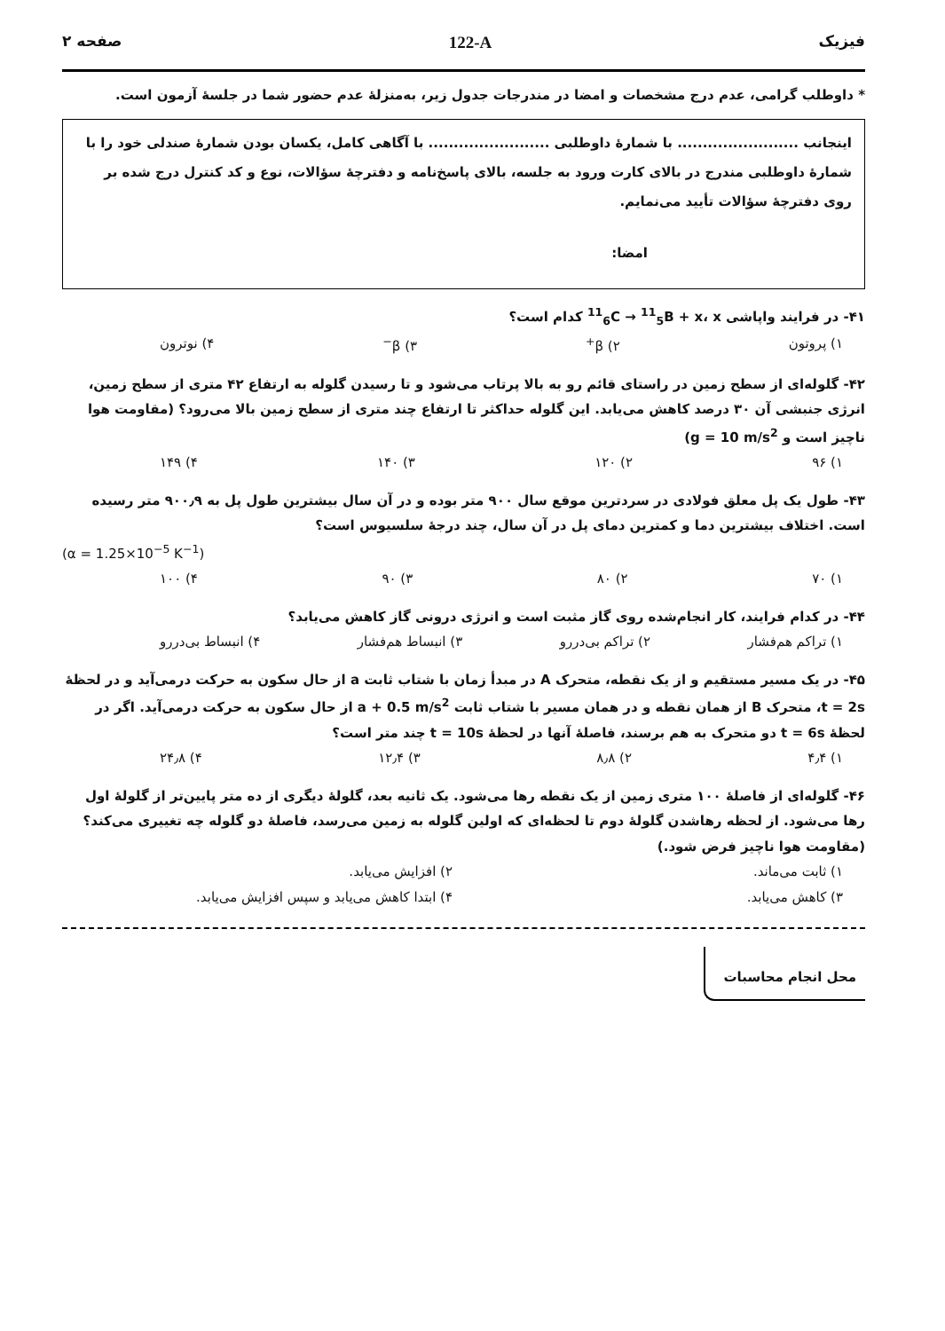فیزیک 122-A صفحه ۲
* داوطلب گرامی، عدم درج مشخصات و امضا در مندرجات جدول زیر، به‌منزلهٔ عدم حضور شما در جلسهٔ آزمون است.
اینجانب ........................ با شمارهٔ داوطلبی ........................ با آگاهی کامل، یکسان بودن شمارهٔ صندلی خود را با شمارهٔ داوطلبی مندرج در بالای کارت ورود به جلسه، بالای پاسخ‌نامه و دفترچهٔ سؤالات، نوع و کد کنترل درج شده بر روی دفترچهٔ سؤالات تأیید می‌نمایم.
امضا:
۴۱- در فرایند واپاشی <sup>11</sup><sub>6</sub>C → <sup>11</sup><sub>5</sub>B + x، x کدام است؟
۱) پروتون ۲) β<sup>+</sup> ۳) β<sup>−</sup> ۴) نوترون
۴۲- گلوله‌ای از سطح زمین در راستای قائم رو به بالا پرتاب می‌شود و تا رسیدن گلوله به ارتفاع ۴۲ متری از سطح زمین، انرژی جنبشی آن ۳۰ درصد کاهش می‌یابد. این گلوله حداکثر تا ارتفاع چند متری از سطح زمین بالا می‌رود؟ (مقاومت هوا ناچیز است و g = 10 m/s<sup>2</sup>)
۱) ۹۶ ۲) ۱۲۰ ۳) ۱۴۰ ۴) ۱۴۹
۴۳- طول یک پل معلق فولادی در سردترین موقع سال ۹۰۰ متر بوده و در آن سال بیشترین طول پل به ۹۰۰٫۹ متر رسیده است. اختلاف بیشترین دما و کمترین دمای پل در آن سال، چند درجهٔ سلسیوس است؟
(α = 1.25×10<sup>−5</sup> K<sup>−1</sup>)
۱) ۷۰ ۲) ۸۰ ۳) ۹۰ ۴) ۱۰۰
۴۴- در کدام فرایند، کار انجام‌شده روی گاز مثبت است و انرژی درونی گاز کاهش می‌یابد؟
۱) تراکم هم‌فشار ۲) تراکم بی‌دررو ۳) انبساط هم‌فشار ۴) انبساط بی‌دررو
۴۵- در یک مسیر مستقیم و از یک نقطه، متحرک A در مبدأ زمان با شتاب ثابت a از حال سکون به حرکت درمی‌آید و در لحظهٔ t = 2s، متحرک B از همان نقطه و در همان مسیر با شتاب ثابت a + 0.5 m/s<sup>2</sup> از حال سکون به حرکت درمی‌آید. اگر در لحظهٔ t = 6s دو متحرک به هم برسند، فاصلهٔ آنها در لحظهٔ t = 10s چند متر است؟
۱) ۴٫۴ ۲) ۸٫۸ ۳) ۱۲٫۴ ۴) ۲۴٫۸
۴۶- گلوله‌ای از فاصلهٔ ۱۰۰ متری زمین از یک نقطه رها می‌شود. یک ثانیه بعد، گلولهٔ دیگری از ده متر پایین‌تر از گلولهٔ اول رها می‌شود. از لحظه رهاشدن گلولهٔ دوم تا لحظه‌ای که اولین گلوله به زمین می‌رسد، فاصلهٔ دو گلوله چه تغییری می‌کند؟ (مقاومت هوا ناچیز فرض شود.)
۱) ثابت می‌ماند. ۲) افزایش می‌یابد. ۳) کاهش می‌یابد. ۴) ابتدا کاهش می‌یابد و سپس افزایش می‌یابد.
محل انجام محاسبات